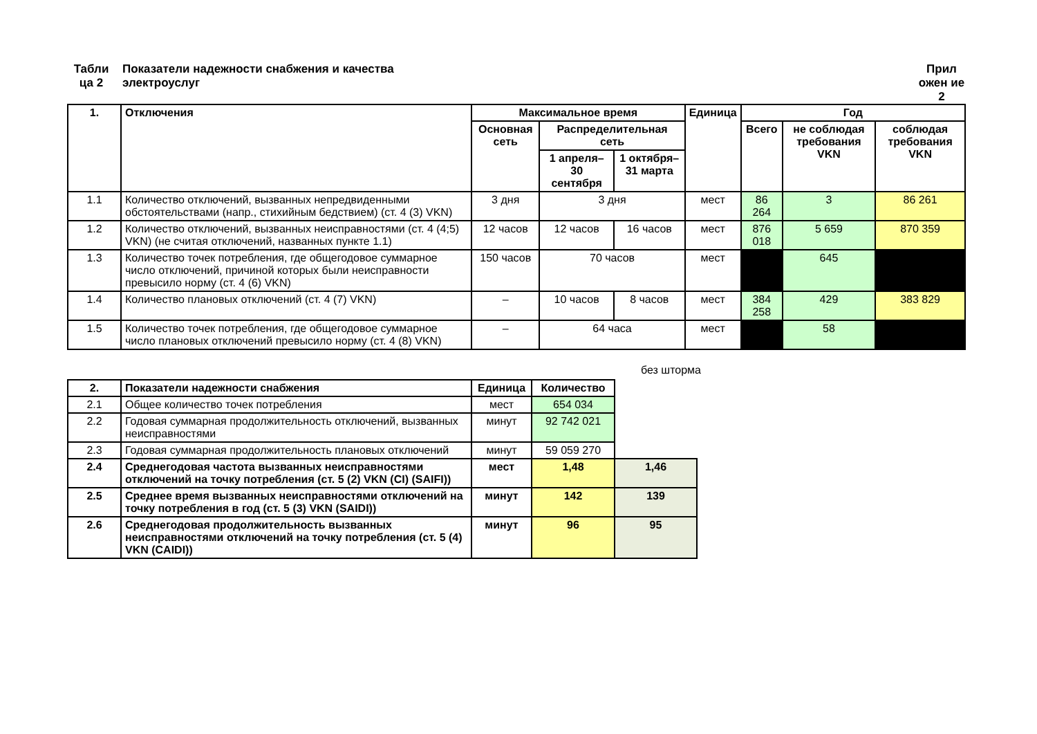Табли ца 2
Показатели надежности снабжения и качества электроуслуг
Прил ожен ие 2
| 1. | Отключения | Максимальное время | | | Единица | Год | | |
| --- | --- | --- | --- | --- | --- | --- | --- | --- |
| | | Основная сеть | Распределительная сеть | | | Всего | не соблюдая требования VKN | соблюдая требования VKN |
| | | | 1 апреля– 30 сентября | 1 октября– 31 марта | | | | |
| 1.1 | Количество отключений, вызванных непредвиденными обстоятельствами (напр., стихийным бедствием) (ст. 4 (3) VKN) | 3 дня | 3 дня | | мест | 86 264 | 3 | 86 261 |
| 1.2 | Количество отключений, вызванных неисправностями (ст. 4 (4;5) VKN) (не считая отключений, названных пункте 1.1) | 12 часов | 12 часов | 16 часов | мест | 876 018 | 5 659 | 870 359 |
| 1.3 | Количество точек потребления, где общегодовое суммарное число отключений, причиной которых были неисправности превысило норму (ст. 4 (6) VKN) | 150 часов | 70 часов | | мест | | 645 | |
| 1.4 | Количество плановых отключений (ст. 4 (7) VKN) | – | 10 часов | 8 часов | мест | 384 258 | 429 | 383 829 |
| 1.5 | Количество точек потребления, где общегодовое суммарное число плановых отключений превысило норму (ст. 4 (8) VKN) | – | 64 часа | | мест | | 58 | |
без шторма
| 2. | Показатели надежности снабжения | Единица | Количество | |
| 2.1 | Общее количество точек потребления | мест | 654 034 | |
| 2.2 | Годовая суммарная продолжительность отключений, вызванных неисправностями | минут | 92 742 021 | |
| 2.3 | Годовая суммарная продолжительность плановых отключений | минут | 59 059 270 | |
| 2.4 | Среднегодовая частота вызванных неисправностями отключений на точку потребления (ст. 5 (2) VKN (CI) (SAIFI)) | мест | 1,48 | 1,46 |
| 2.5 | Среднее время вызванных неисправностями отключений на точку потребления в год (ст. 5 (3) VKN (SAIDI)) | минут | 142 | 139 |
| 2.6 | Среднегодовая продолжительность вызванных неисправностями отключений на точку потребления (ст. 5 (4) VKN (CAIDI)) | минут | 96 | 95 |